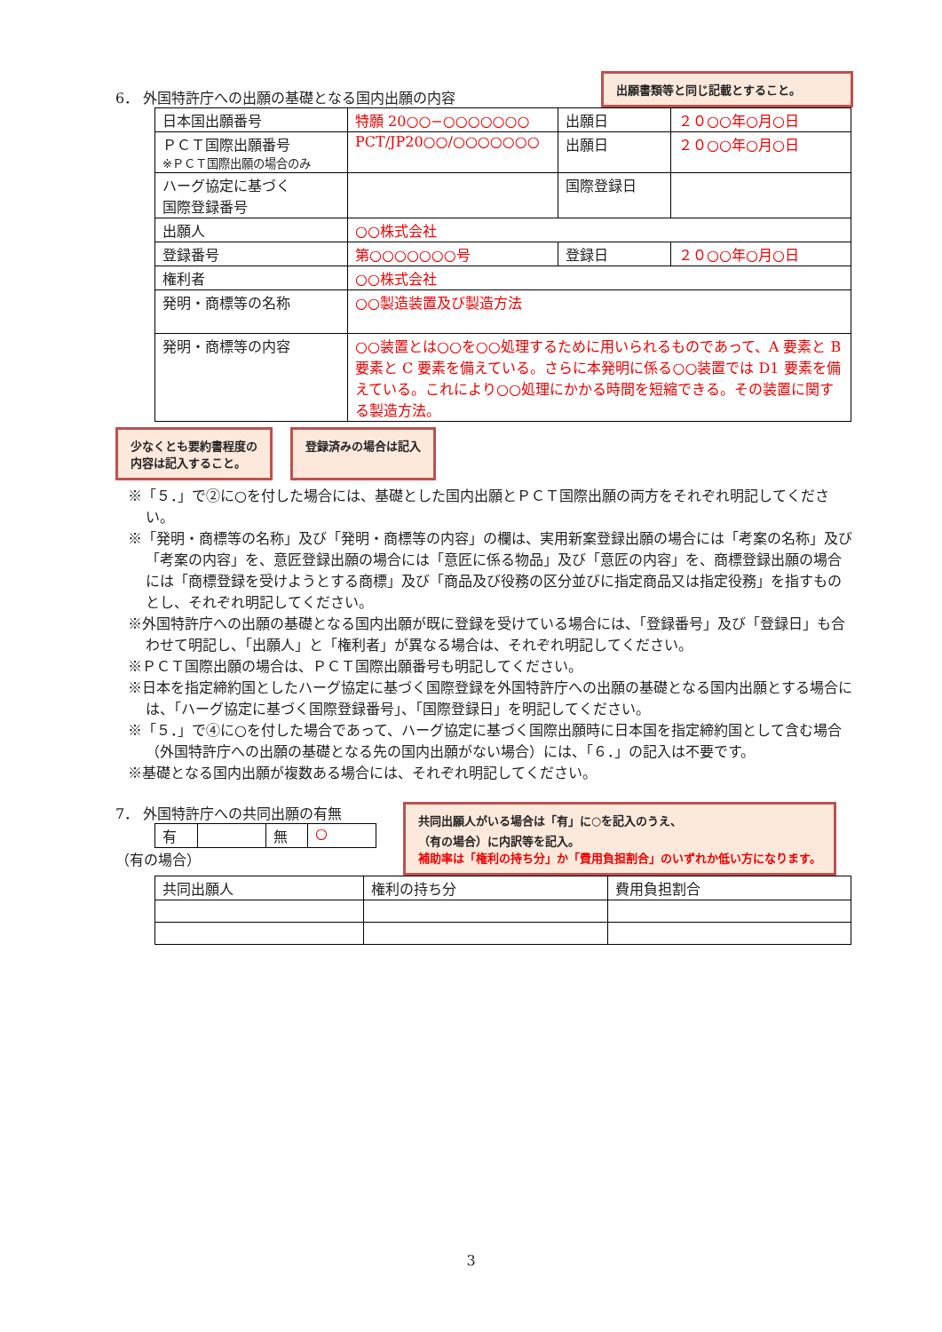6． 外国特許庁への出願の基礎となる国内出願の内容
出願書類等と同じ記載とすること。
| 日本国出願番号 | 特願 20○○−○○○○○○○ | 出願日 | ２０○○年○月○日 |
| ＰＣＴ国際出願番号 ※ＰＣＴ国際出願の場合のみ | PCT/JP20○○/○○○○○○○ | 出願日 | ２０○○年○月○日 |
| ハーグ協定に基づく 国際登録番号 | | 国際登録日 | |
| 出願人 | ○○株式会社 | | |
| 登録番号 | 第○○○○○○○号 | 登録日 | ２０○○年○月○日 |
| 権利者 | ○○株式会社 | | |
| 発明・商標等の名称 | ○○製造装置及び製造方法 | | |
| 発明・商標等の内容 | ○○装置とは○○を○○処理するために用いられるものであって、A 要素と B 要素と C 要素を備えている。さらに本発明に係る○○装置では D1 要素を備えている。これにより○○処理にかかる時間を短縮できる。その装置に関する製造方法。 | | |
少なくとも要約書程度の
内容は記入すること。
登録済みの場合は記入
※「５．」で②に○を付した場合には、基礎とした国内出願とＰＣＴ国際出願の両方をそれぞれ明記してください。
※「発明・商標等の名称」及び「発明・商標等の内容」の欄は、実用新案登録出願の場合には「考案の名称」及び「考案の内容」を、意匠登録出願の場合には「意匠に係る物品」及び「意匠の内容」を、商標登録出願の場合には「商標登録を受けようとする商標」及び「商品及び役務の区分並びに指定商品又は指定役務」を指すものとし、それぞれ明記してください。
※外国特許庁への出願の基礎となる国内出願が既に登録を受けている場合には、「登録番号」及び「登録日」も合わせて明記し、「出願人」と「権利者」が異なる場合は、それぞれ明記してください。
※ＰＣＴ国際出願の場合は、ＰＣＴ国際出願番号も明記してください。
※日本を指定締約国としたハーグ協定に基づく国際登録を外国特許庁への出願の基礎となる国内出願とする場合には、「ハーグ協定に基づく国際登録番号」、「国際登録日」を明記してください。
※「５．」で④に○を付した場合であって、ハーグ協定に基づく国際出願時に日本国を指定締約国として含む場合（外国特許庁への出願の基礎となる先の国内出願がない場合）には、「６．」の記入は不要です。
※基礎となる国内出願が複数ある場合には、それぞれ明記してください。
7． 外国特許庁への共同出願の有無
| 有 | | 無 | ○ |
（有の場合）
共同出願人がいる場合は「有」に○を記入のうえ、
（有の場合）に内訳等を記入。
補助率は「権利の持ち分」か「費用負担割合」のいずれか低い方になります。
| 共同出願人 | 権利の持ち分 | 費用負担割合 |
3